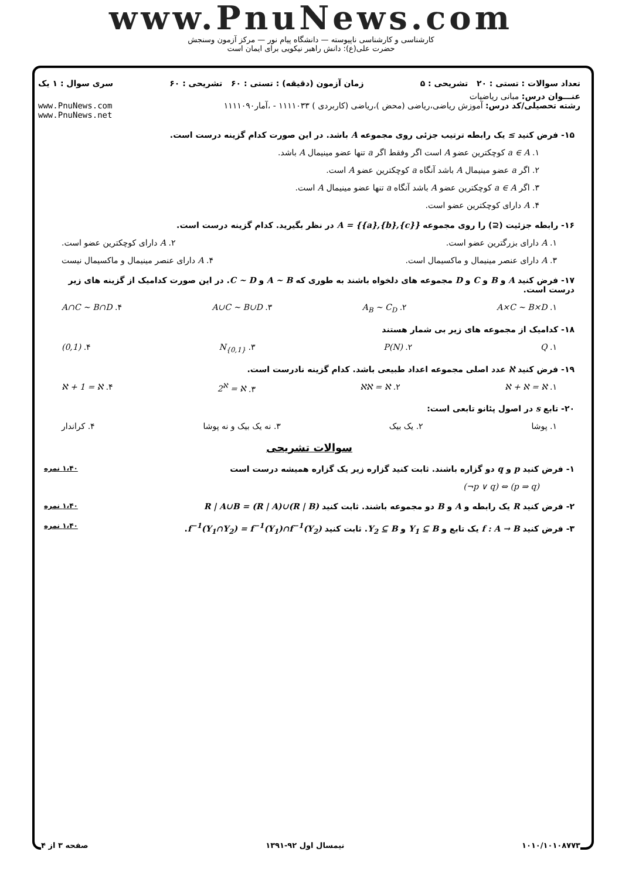www.PnuNews.com
کارشناسی و کارشناسی ناپیوسته — دانشگاه پیام نور — مرکز آزمون وسنجش
حضرت علی(ع): دانش راهبر نیکویی برای ایمان است
تعداد سوالات : تستی : ۲۰ تشریحی : ۵ زمان آزمون (دقیقه) : تستی : ۶۰ تشریحی : ۶۰ سری سوال : ۱ یک
عنـــوان درس: مبانی ریاضیات
رشته تحصیلی/کد درس: آموزش ریاضی،ریاضی (محض )،ریاضی (کاربردی ) ۱۱۱۱۰۳۳ - ،آمار۱۱۱۱۰۹۰ www.PnuNews.com
www.PnuNews.net
۱۵- فرض کنید ≤ یک رابطه ترتیب جزئی روی مجموعه A باشد. در این صورت کدام گزینه درست است.
۱. a ∈ A کوچکترین عضو A است اگر وفقط اگر a تنها عضو مینیمال A باشد.
۲. اگر a عضو مینیمال A باشد آنگاه a کوچکترین عضو A است.
۳. اگر a ∈ A کوچکترین عضو A باشد آنگاه a تنها عضو مینیمال A است.
۴. A دارای کوچکترین عضو است.
۱۶- رابطه جزئیت (⊆) را روی مجموعه A = {{a},{b},{c}} در نظر بگیرید. کدام گزینه درست است.
۱. A دارای بزرگترین عضو است. ۲. A دارای کوچکترین عضو است.
۳. A دارای عنصر مینیمال و ماکسیمال است. ۴. A دارای عنصر مینیمال و ماکسیمال نیست
۱۷- فرض کنید A و B و C و D مجموعه های دلخواه باشند به طوری که A ~ B و C ~ D. در این صورت کدامیک از گزینه های زیر درست است.
۱. A×C ~ B×D ۲. A<sub>B</sub> ~ C<sub>D</sub> ۳. A∪C ~ B∪D ۴. A∩C ~ B∩D
۱۸- کدامیک از مجموعه های زیر بی شمار هستند
۱. Q ۲. P(N) ۳. N<sub>{0,1}</sub> ۴. (0,1)
۱۹- فرض کنید ℵ عدد اصلی مجموعه اعداد طبیعی باشد. کدام گزینه نادرست است.
۱. ℵ + ℵ = ℵ ۲. ℵℵ = ℵ ۳. 2<sup>ℵ</sup> = ℵ ۴. ℵ + 1 = ℵ
۲۰- تابع s در اصول پئانو تابعی است:
۱. پوشا ۲. یک بیک ۳. نه یک بیک و نه پوشا ۴. کراندار
سوالات تشریحی
۱،۴۰ نمره ۱- فرض کنید p و q دو گزاره باشند. ثابت کنید گزاره زیر یک گزاره همیشه درست است
(¬p ∨ q) ⇔ (p ⇒ q)
۱،۴۰ نمره ۲- فرض کنید R یک رابطه و A و B دو مجموعه باشند. ثابت کنید R | A∪B = (R | A)∪(R | B)
۱،۴۰ نمره ۳- فرض کنید f : A → B یک تابع و Y<sub>1</sub> ⊆ B و Y<sub>2</sub> ⊆ B. ثابت کنید f<sup>−1</sup>(Y<sub>1</sub>∩Y<sub>2</sub>) = f<sup>−1</sup>(Y<sub>1</sub>)∩f<sup>−1</sup>(Y<sub>2</sub>).
۱۰۱۰/۱۰۱۰۸۷۷۳ نیمسال اول ۹۲-۱۳۹۱ صفحه ۳ از ۴